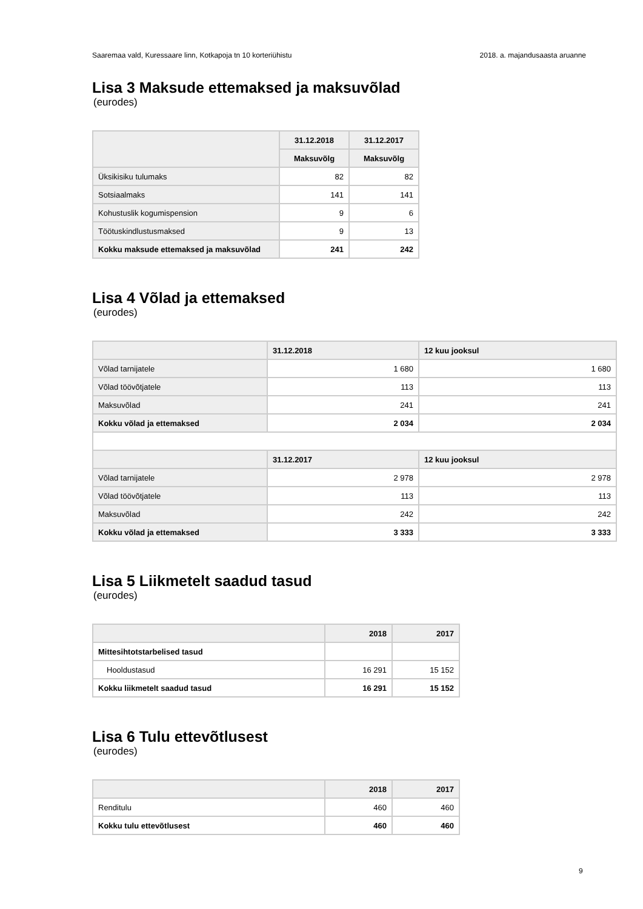Saaremaa vald, Kuressaare linn, Kotkapoja tn 10 korteriühistu 2018. a. majandusaasta aruanne
Lisa 3 Maksude ettemaksed ja maksuvõlad
(eurodes)
| | 31.12.2018 | 31.12.2017 |
| --- | --- | --- |
| | Maksuvõlg | Maksuvõlg |
| Üksikisiku tulumaks | 82 | 82 |
| Sotsiaalmaks | 141 | 141 |
| Kohustuslik kogumispension | 9 | 6 |
| Töötuskindlustusmaksed | 9 | 13 |
| Kokku maksude ettemaksed ja maksuvõlad | 241 | 242 |
Lisa 4 Võlad ja ettemaksed
(eurodes)
| | 31.12.2018 | 12 kuu jooksul |
| --- | --- | --- |
| Võlad tarnijatele | 1 680 | 1 680 |
| Võlad töövõtjatele | 113 | 113 |
| Maksuvõlad | 241 | 241 |
| Kokku võlad ja ettemaksed | 2 034 | 2 034 |
| | 31.12.2017 | 12 kuu jooksul |
| Võlad tarnijatele | 2 978 | 2 978 |
| Võlad töövõtjatele | 113 | 113 |
| Maksuvõlad | 242 | 242 |
| Kokku võlad ja ettemaksed | 3 333 | 3 333 |
Lisa 5 Liikmetelt saadud tasud
(eurodes)
| | 2018 | 2017 |
| --- | --- | --- |
| Mittesihtotstarbelised tasud | | |
| Hooldustasud | 16 291 | 15 152 |
| Kokku liikmetelt saadud tasud | 16 291 | 15 152 |
Lisa 6 Tulu ettevõtlusest
(eurodes)
| | 2018 | 2017 |
| --- | --- | --- |
| Renditulu | 460 | 460 |
| Kokku tulu ettevõtlusest | 460 | 460 |
9